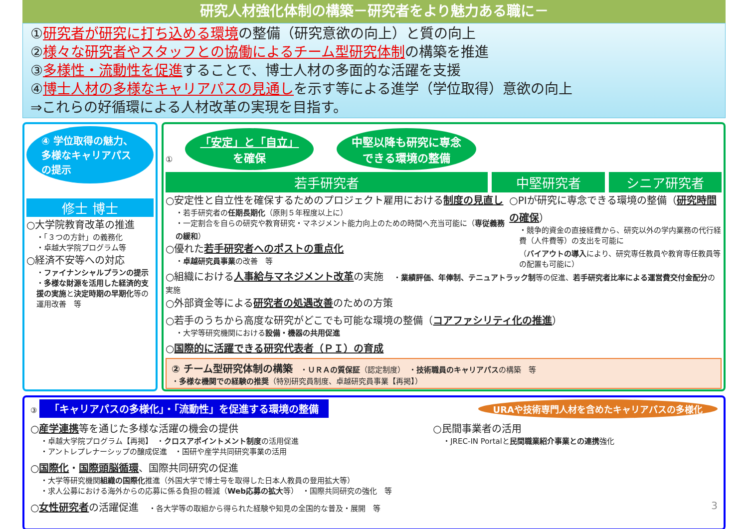研究人材強化体制の構築－研究者をより魅力ある職に－
①研究者が研究に打ち込める環境の整備（研究意欲の向上）と質の向上
②様々な研究者やスタッフとの協働によるチーム型研究体制の構築を推進
③多様性・流動性を促進することで、博士人材の多面的な活躍を支援
④博士人材の多様なキャリアパスの見通しを示す等による進学（学位取得）意欲の向上
⇒これらの好循環による人材改革の実現を目指す。
④ 学位取得の魅力、多様なキャリアパスの提示
修士 博士
○大学院教育改革の推進
・「３つの方針」の義務化
・卓越大学院プログラム等
○経済不安等への対応
・ファイナンシャルプランの提示
・多様な財源を活用した経済的支援の実施と決定時期の早期化等の運用改善　等
① 「安定」と「自立」
を確保 中堅以降も研究に専念
できる環境の整備
若手研究者 中堅研究者 シニア研究者
○安定性と自立性を確保するためのプロジェクト雇用における制度の見直し
・若手研究者の任期長期化（原則５年程度以上に）
・一定割合を自らの研究や教育研究・マネジメント能力向上のための時間へ充当可能に（専従義務の緩和）
○優れた若手研究者へのポストの重点化
・卓越研究員事業の改善　等
○PIが研究に専念できる環境の整備（研究時間の確保）
・競争的資金の直接経費から、研究以外の学内業務の代行経費（人件費等）の支出を可能に
（バイアウトの導入により、研究専任教員や教育専任教員等の配置も可能に）
○組織における人事給与マネジメント改革の実施　・業績評価、年俸制、テニュアトラック制等の促進、若手研究者比率による運営費交付金配分の実施
○外部資金等による研究者の処遇改善のための方策
○若手のうちから高度な研究がどこでも可能な環境の整備（コアファシリティ化の推進）
・大学等研究機関における設備・機器の共用促進
○国際的に活躍できる研究代表者（ＰＩ）の育成
② チーム型研究体制の構築　・ＵＲＡの質保証（認定制度）　・技術職員のキャリアパスの構築　等
・多様な機関での経験の推奨（特別研究員制度、卓越研究員事業【再掲】）
URAや技術専門人材を含めたキャリアパスの多様化
③ 「キャリアパスの多様化」・「流動性」を促進する環境の整備
○産学連携等を通じた多様な活躍の機会の提供
・卓越大学院プログラム【再掲】　・クロスアポイントメント制度の活用促進
・アントレプレナーシップの醸成促進　・国研や産学共同研究事業の活用
○民間事業者の活用
・JREC-IN Portalと民間職業紹介事業との連携強化
○国際化・国際頭脳循環、国際共同研究の促進
・大学等研究機関組織の国際化推進（外国大学で博士号を取得した日本人教員の登用拡大等）
・求人公募における海外からの応募に係る負担の軽減（Web応募の拡大等）　・国際共同研究の強化　等
○女性研究者の活躍促進　・各大学等の取組から得られた経験や知見の全国的な普及・展開　等 3